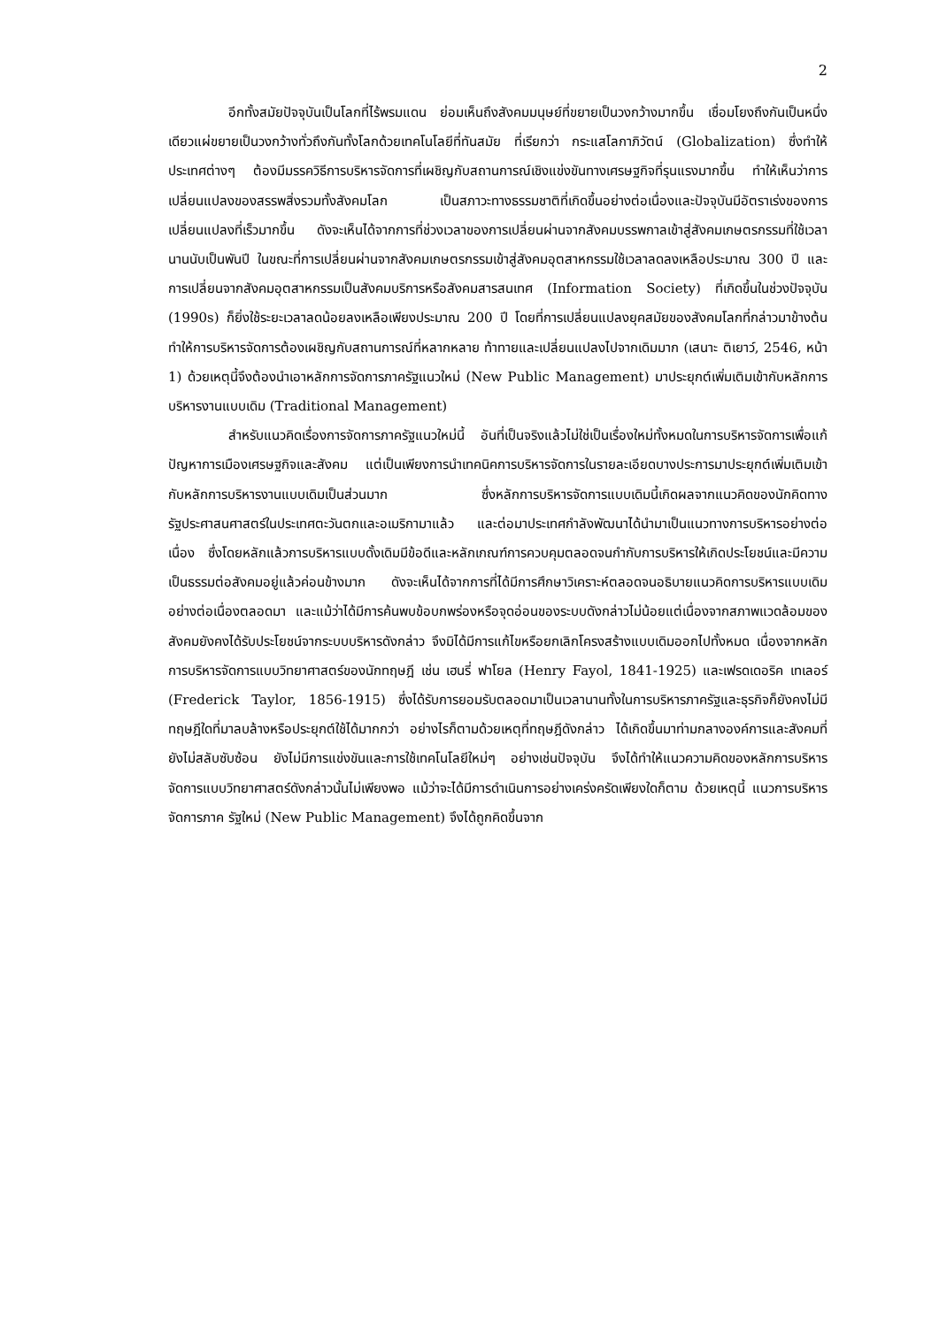2
อีกทั้งสมัยปัจจุบันเป็นโลกที่ไร้พรมแดน ย่อมเห็นถึงสังคมมนุษย์ที่ขยายเป็นวงกว้างมากขึ้น เชื่อมโยงถึงกันเป็นหนึ่งเดียวแผ่ขยายเป็นวงกว้างทั่วถึงกันทั้งโลกด้วยเทคโนโลยีที่ทันสมัย ที่เรียกว่า กระแสโลกาภิวัตน์ (Globalization) ซึ่งทำให้ประเทศต่างๆ ต้องมีมรรควิธีการบริหารจัดการที่เผชิญกับสถานการณ์เชิงแข่งขันทางเศรษฐกิจที่รุนแรงมากขึ้น ทำให้เห็นว่าการเปลี่ยนแปลงของสรรพสิ่งรวมทั้งสังคมโลก เป็นสภาวะทางธรรมชาติที่เกิดขึ้นอย่างต่อเนื่องและปัจจุบันมีอัตราเร่งของการเปลี่ยนแปลงที่เร็วมากขึ้น ดังจะเห็นได้จากการที่ช่วงเวลาของการเปลี่ยนผ่านจากสังคมบรรพกาลเข้าสู่สังคมเกษตรกรรมที่ใช้เวลานานนับเป็นพันปี ในขณะที่การเปลี่ยนผ่านจากสังคมเกษตรกรรมเข้าสู่สังคมอุตสาหกรรมใช้เวลาลดลงเหลือประมาณ 300 ปี และการเปลี่ยนจากสังคมอุตสาหกรรมเป็นสังคมบริการหรือสังคมสารสนเทศ (Information Society) ที่เกิดขึ้นในช่วงปัจจุบัน (1990s) ก็ยิ่งใช้ระยะเวลาลดน้อยลงเหลือเพียงประมาณ 200 ปี โดยที่การเปลี่ยนแปลงยุคสมัยของสังคมโลกที่กล่าวมาข้างต้น ทำให้การบริหารจัดการต้องเผชิญกับสถานการณ์ที่หลากหลาย ท้าทายและเปลี่ยนแปลงไปจากเดิมมาก (เสนาะ ติเยาว์, 2546, หน้า 1) ด้วยเหตุนี้จึงต้องนำเอาหลักการจัดการภาครัฐแนวใหม่ (New Public Management) มาประยุกต์เพิ่มเติมเข้ากับหลักการบริหารงานแบบเดิม (Traditional Management)
สำหรับแนวคิดเรื่องการจัดการภาครัฐแนวใหม่นี้ อันที่เป็นจริงแล้วไม่ใช่เป็นเรื่องใหม่ทั้งหมดในการบริหารจัดการเพื่อแก้ปัญหาการเมืองเศรษฐกิจและสังคม แต่เป็นเพียงการนำเทคนิคการบริหารจัดการในรายละเอียดบางประการมาประยุกต์เพิ่มเติมเข้ากับหลักการบริหารงานแบบเดิมเป็นส่วนมาก ซึ่งหลักการบริหารจัดการแบบเดิมนี้เกิดผลจากแนวคิดของนักคิดทางรัฐประศาสนศาสตร์ในประเทศตะวันตกและอเมริกามาแล้ว และต่อมาประเทศกำลังพัฒนาได้นำมาเป็นแนวทางการบริหารอย่างต่อเนื่อง ซึ่งโดยหลักแล้วการบริหารแบบดั้งเดิมมีข้อดีและหลักเกณฑ์การควบคุมตลอดจนกำกับการบริหารให้เกิดประโยชน์และมีความเป็นธรรมต่อสังคมอยู่แล้วค่อนข้างมาก ดังจะเห็นได้จากการที่ได้มีการศึกษาวิเคราะห์ตลอดจนอธิบายแนวคิดการบริหารแบบเดิมอย่างต่อเนื่องตลอดมา และแม้ว่าได้มีการค้นพบข้อบกพร่องหรือจุดอ่อนของระบบดังกล่าวไม่น้อยแต่เนื่องจากสภาพแวดล้อมของสังคมยังคงได้รับประโยชน์จากระบบบริหารดังกล่าว จึงมิได้มีการแก้ไขหรือยกเลิกโครงสร้างแบบเดิมออกไปทั้งหมด เนื่องจากหลักการบริหารจัดการแบบวิทยาศาสตร์ของนักทฤษฎี เช่น เฮนรี่ ฟาโยล (Henry Fayol, 1841-1925) และเฟรดเดอริค เทเลอร์ (Frederick Taylor, 1856-1915) ซึ่งได้รับการยอมรับตลอดมาเป็นเวลานานทั้งในการบริหารภาครัฐและธุรกิจก็ยังคงไม่มีทฤษฎีใดที่มาลบล้างหรือประยุกต์ใช้ได้มากกว่า อย่างไรก็ตามด้วยเหตุที่ทฤษฎีดังกล่าว ได้เกิดขึ้นมาท่ามกลางองค์การและสังคมที่ยังไม่สลับซับซ้อน ยังไม่มีการแข่งขันและการใช้เทคโนโลยีใหม่ๆ อย่างเช่นปัจจุบัน จึงได้ทำให้แนวความคิดของหลักการบริหารจัดการแบบวิทยาศาสตร์ดังกล่าวนั้นไม่เพียงพอ แม้ว่าจะได้มีการดำเนินการอย่างเคร่งครัดเพียงใดก็ตาม ด้วยเหตุนี้ แนวการบริหารจัดการภาค รัฐใหม่ (New Public Management) จึงได้ถูกคิดขึ้นจาก